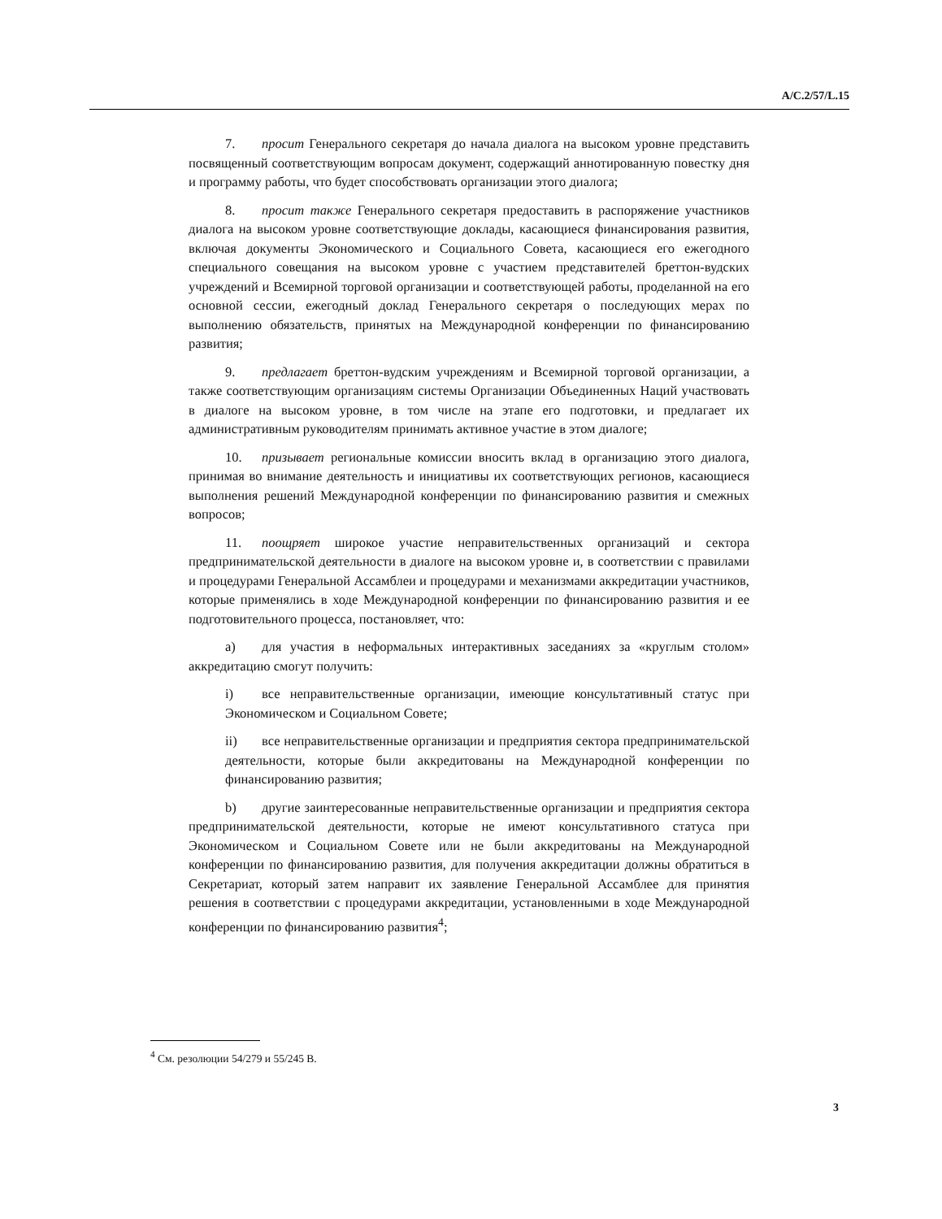A/C.2/57/L.15
7. просит Генерального секретаря до начала диалога на высоком уровне представить посвященный соответствующим вопросам документ, содержащий аннотированную повестку дня и программу работы, что будет способствовать организации этого диалога;
8. просит также Генерального секретаря предоставить в распоряжение участников диалога на высоком уровне соответствующие доклады, касающиеся финансирования развития, включая документы Экономического и Социального Совета, касающиеся его ежегодного специального совещания на высоком уровне с участием представителей бреттон-вудских учреждений и Всемирной торговой организации и соответствующей работы, проделанной на его основной сессии, ежегодный доклад Генерального секретаря о последующих мерах по выполнению обязательств, принятых на Международной конференции по финансированию развития;
9. предлагает бреттон-вудским учреждениям и Всемирной торговой организации, а также соответствующим организациям системы Организации Объединенных Наций участвовать в диалоге на высоком уровне, в том числе на этапе его подготовки, и предлагает их административным руководителям принимать активное участие в этом диалоге;
10. призывает региональные комиссии вносить вклад в организацию этого диалога, принимая во внимание деятельность и инициативы их соответствующих регионов, касающиеся выполнения решений Международной конференции по финансированию развития и смежных вопросов;
11. поощряет широкое участие неправительственных организаций и сектора предпринимательской деятельности в диалоге на высоком уровне и, в соответствии с правилами и процедурами Генеральной Ассамблеи и процедурами и механизмами аккредитации участников, которые применялись в ходе Международной конференции по финансированию развития и ее подготовительного процесса, постановляет, что:
a) для участия в неформальных интерактивных заседаниях за «круглым столом» аккредитацию смогут получить:
i) все неправительственные организации, имеющие консультативный статус при Экономическом и Социальном Совете;
ii) все неправительственные организации и предприятия сектора предпринимательской деятельности, которые были аккредитованы на Международной конференции по финансированию развития;
b) другие заинтересованные неправительственные организации и предприятия сектора предпринимательской деятельности, которые не имеют консультативного статуса при Экономическом и Социальном Совете или не были аккредитованы на Международной конференции по финансированию развития, для получения аккредитации должны обратиться в Секретариат, который затем направит их заявление Генеральной Ассамблее для принятия решения в соответствии с процедурами аккредитации, установленными в ходе Международной конференции по финансированию развития<sup>4</sup>;
<sup>4</sup> См. резолюции 54/279 и 55/245 B.
3